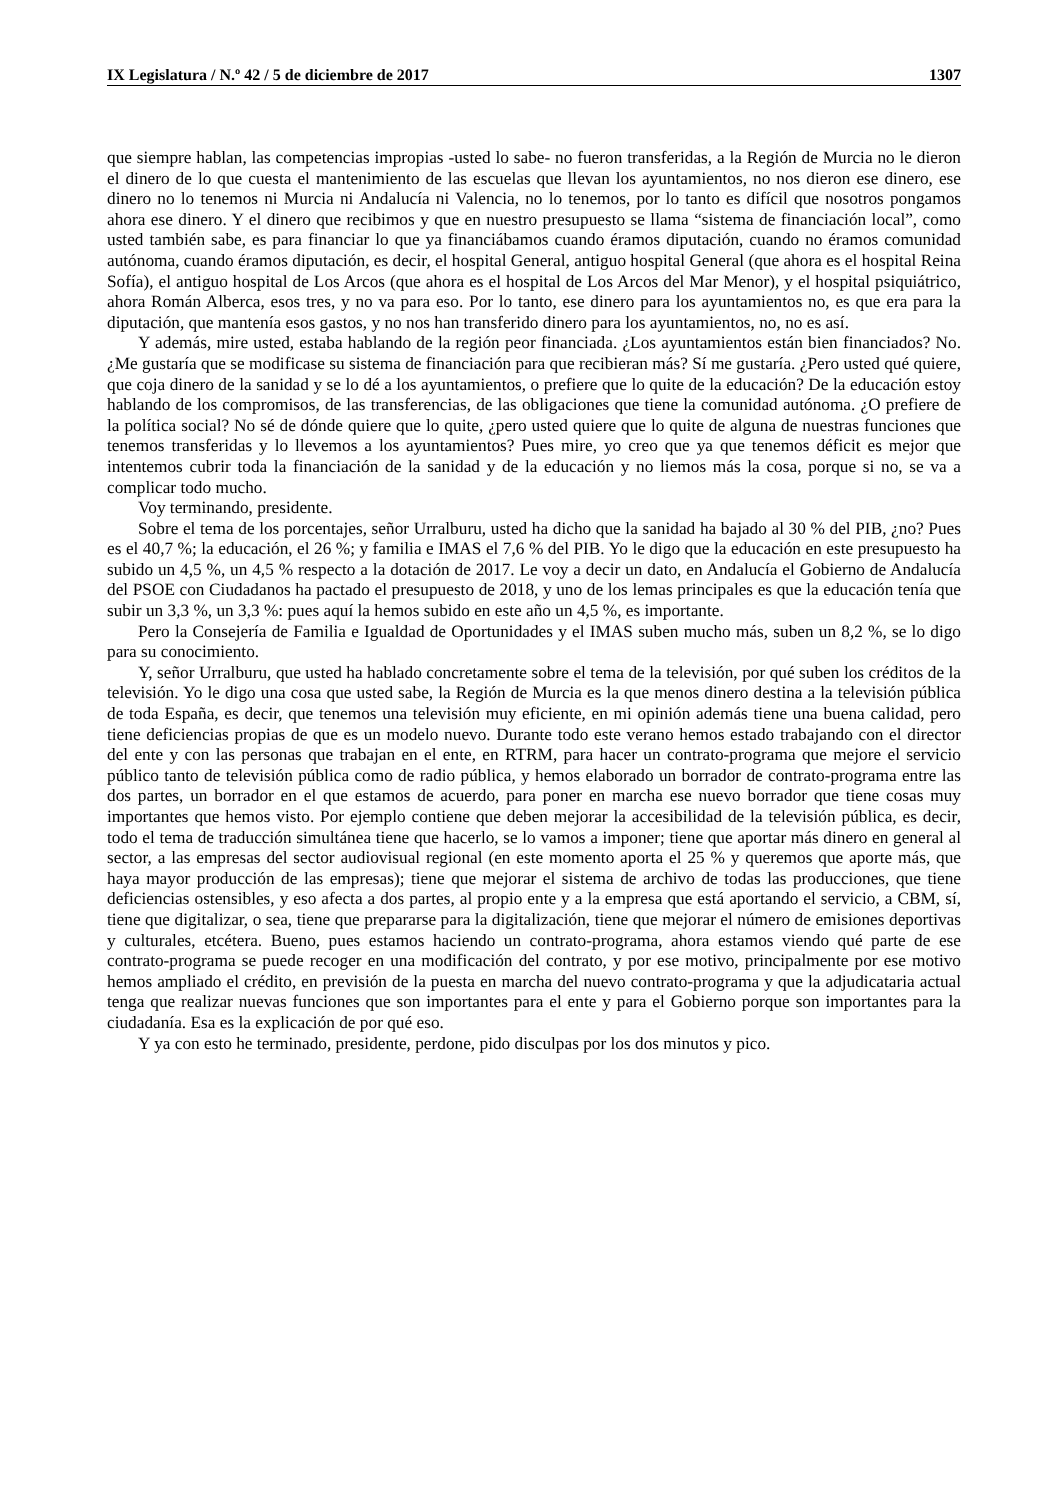IX Legislatura / N.º 42 / 5 de diciembre de 2017 1307
que siempre hablan, las competencias impropias -usted lo sabe- no fueron transferidas, a la Región de Murcia no le dieron el dinero de lo que cuesta el mantenimiento de las escuelas que llevan los ayuntamientos, no nos dieron ese dinero, ese dinero no lo tenemos ni Murcia ni Andalucía ni Valencia, no lo tenemos, por lo tanto es difícil que nosotros pongamos ahora ese dinero. Y el dinero que recibimos y que en nuestro presupuesto se llama “sistema de financiación local”, como usted también sabe, es para financiar lo que ya financiábamos cuando éramos diputación, cuando no éramos comunidad autónoma, cuando éramos diputación, es decir, el hospital General, antiguo hospital General (que ahora es el hospital Reina Sofía), el antiguo hospital de Los Arcos (que ahora es el hospital de Los Arcos del Mar Menor), y el hospital psiquiátrico, ahora Román Alberca, esos tres, y no va para eso. Por lo tanto, ese dinero para los ayuntamientos no, es que era para la diputación, que mantenía esos gastos, y no nos han transferido dinero para los ayuntamientos, no, no es así.
Y además, mire usted, estaba hablando de la región peor financiada. ¿Los ayuntamientos están bien financiados? No. ¿Me gustaría que se modificase su sistema de financiación para que recibieran más? Sí me gustaría. ¿Pero usted qué quiere, que coja dinero de la sanidad y se lo dé a los ayuntamientos, o prefiere que lo quite de la educación? De la educación estoy hablando de los compromisos, de las transferencias, de las obligaciones que tiene la comunidad autónoma. ¿O prefiere de la política social? No sé de dónde quiere que lo quite, ¿pero usted quiere que lo quite de alguna de nuestras funciones que tenemos transferidas y lo llevemos a los ayuntamientos? Pues mire, yo creo que ya que tenemos déficit es mejor que intentemos cubrir toda la financiación de la sanidad y de la educación y no liemos más la cosa, porque si no, se va a complicar todo mucho.
Voy terminando, presidente.
Sobre el tema de los porcentajes, señor Urralburu, usted ha dicho que la sanidad ha bajado al 30 % del PIB, ¿no? Pues es el 40,7 %; la educación, el 26 %; y familia e IMAS el 7,6 % del PIB. Yo le digo que la educación en este presupuesto ha subido un 4,5 %, un 4,5 % respecto a la dotación de 2017. Le voy a decir un dato, en Andalucía el Gobierno de Andalucía del PSOE con Ciudadanos ha pactado el presupuesto de 2018, y uno de los lemas principales es que la educación tenía que subir un 3,3 %, un 3,3 %: pues aquí la hemos subido en este año un 4,5 %, es importante.
Pero la Consejería de Familia e Igualdad de Oportunidades y el IMAS suben mucho más, suben un 8,2 %, se lo digo para su conocimiento.
Y, señor Urralburu, que usted ha hablado concretamente sobre el tema de la televisión, por qué suben los créditos de la televisión. Yo le digo una cosa que usted sabe, la Región de Murcia es la que menos dinero destina a la televisión pública de toda España, es decir, que tenemos una televisión muy eficiente, en mi opinión además tiene una buena calidad, pero tiene deficiencias propias de que es un modelo nuevo. Durante todo este verano hemos estado trabajando con el director del ente y con las personas que trabajan en el ente, en RTRM, para hacer un contrato-programa que mejore el servicio público tanto de televisión pública como de radio pública, y hemos elaborado un borrador de contrato-programa entre las dos partes, un borrador en el que estamos de acuerdo, para poner en marcha ese nuevo borrador que tiene cosas muy importantes que hemos visto. Por ejemplo contiene que deben mejorar la accesibilidad de la televisión pública, es decir, todo el tema de traducción simultánea tiene que hacerlo, se lo vamos a imponer; tiene que aportar más dinero en general al sector, a las empresas del sector audiovisual regional (en este momento aporta el 25 % y queremos que aporte más, que haya mayor producción de las empresas); tiene que mejorar el sistema de archivo de todas las producciones, que tiene deficiencias ostensibles, y eso afecta a dos partes, al propio ente y a la empresa que está aportando el servicio, a CBM, sí, tiene que digitalizar, o sea, tiene que prepararse para la digitalización, tiene que mejorar el número de emisiones deportivas y culturales, etcétera. Bueno, pues estamos haciendo un contrato-programa, ahora estamos viendo qué parte de ese contrato-programa se puede recoger en una modificación del contrato, y por ese motivo, principalmente por ese motivo hemos ampliado el crédito, en previsión de la puesta en marcha del nuevo contrato-programa y que la adjudicataria actual tenga que realizar nuevas funciones que son importantes para el ente y para el Gobierno porque son importantes para la ciudadanía. Esa es la explicación de por qué eso.
Y ya con esto he terminado, presidente, perdone, pido disculpas por los dos minutos y pico.